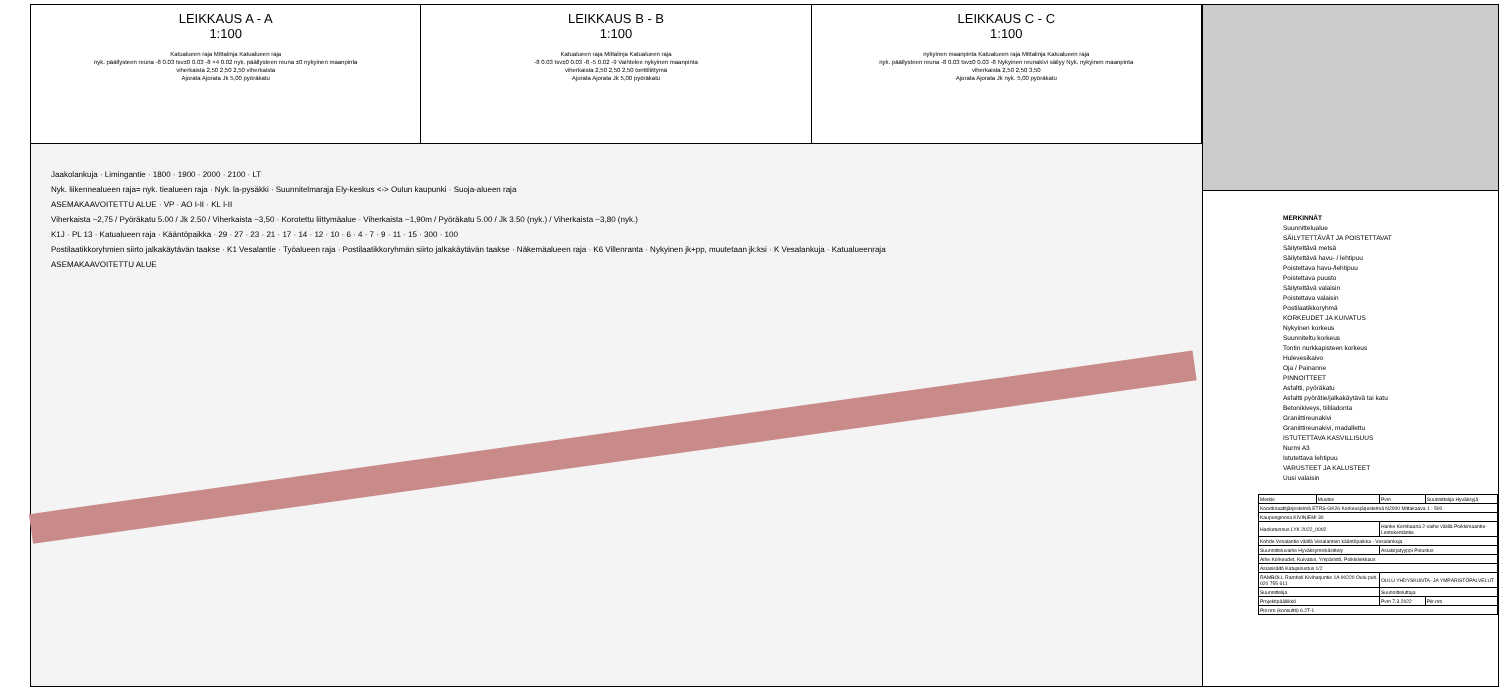LEIKKAUS A - A
1:100
Katualueen raja Mittalinja Katualueen raja
nyk. päällysteen reuna -8 0.03 tsv±0 0.03 -8 +4 0.02 nyk. päällysteen reuna ±0 nykyinen maanpinta
viherkaista 2,50 2,50 2,50 viherkaista
Ajorata Ajorata Jk 5,00 pyöräkatu
LEIKKAUS B - B
1:100
Katualueen raja Mittalinja Katualueen raja
-8 0.03 tsv±0 0.03 -8 -5 0.02 -9 Vaihtelee nykyinen maanpinta
viherkaista 2,50 2,50 2,50 tonttiliittymä
Ajorata Ajorata Jk 5,00 pyöräkatu
LEIKKAUS C - C
1:100
nykyinen maanpinta Katualueen raja Mittalinja Katualueen raja
nyk. päällysteen reuna -8 0.03 tsv±0 0.03 -8 Nykyinen reunakivi säilyy Nyk. nykyinen maanpinta
viherkaista 2,50 2,50 3,50
Ajorata Ajorata Jk nyk. 5,00 pyöräkatu
Jaakolankuja · Limingantie · 1800 · 1900 · 2000 · 2100 · LT
Nyk. liikennealueen raja= nyk. tiealueen raja · Nyk. la-pysäkki · Suunnitelmaraja Ely-keskus <-> Oulun kaupunki · Suoja-alueen raja
ASEMAKAAVOITETTU ALUE · VP · AO I-II · KL I-II
Viherkaista ~2,75 / Pyöräkatu 5.00 / Jk 2.50 / Viherkaista ~3,50 · Korotettu liittymäalue · Viherkaista ~1,90m / Pyöräkatu 5.00 / Jk 3.50 (nyk.) / Viherkaista ~3,80 (nyk.)
K1J · PL 13 · Katualueen raja · Kääntöpaikka · 29 · 27 · 23 · 21 · 17 · 14 · 12 · 10 · 6 · 4 · 7 · 9 · 11 · 15 · 300 · 100
Postilaatikkoryhmien siirto jalkakäytävän taakse · K1 Vesalantie · Työalueen raja · Postilaatikkoryhmän siirto jalkakäytävän taakse · Näkemäalueen raja · K6 Villenranta · Nykyinen jk+pp, muutetaan jk:ksi · K Vesalankuja · Katualueenraja
ASEMAKAAVOITETTU ALUE
MERKINNÄT
Suunnittelualue
SÄILYTETTÄVÄT JA POISTETTAVAT
Säilytettävä metsä
Säilytettävä havu- / lehtipuu
Poistettava havu-/lehtipuu
Poistettava puusto
Säilytettävä valaisin
Poistettava valaisin
Postilaatikkoryhmä
KORKEUDET JA KUIVATUS
Nykyinen korkeus
Suunniteltu korkeus
Tontin nurkkapisteen korkeus
Hulevesikaivo
Oja / Painanne
PINNOITTEET
Asfaltti, pyöräkatu
Asfaltti pyörätie/jalkakäytävä tai katu
Betonikiveys, tiililadonta
Graniittireunakivi
Graniittireunakivi, madallettu
ISTUTETTAVA KASVILLISUUS
Nurmi A3
Istutettava lehtipuu
VARUSTEET JA KALUSTEET
Uusi valaisin
| Merkki | Muutos | Pvm | Suunnittelija Hyväksyjä |
| Koordinaattijärjestelmä ETRS-GK26 Korkeusjärjestelmä N2000 Mittakaava 1 : 500 | | | |
| Kaupunginosa KIVINIEMI 30 | | | |
| Hanketunnus LYK 2022_0002 | | Hanke Kembaana 2-vaihe välillä Poikkimaantie-Lentokentäntie | |
| Kohde Vesalantie välillä Vesalantien kääntöpaikka - Vesalankuja | | | |
| Suunnitteluvaihe Hyväksymiskäsittely | | Asiakirjatyyppi Piirustus | |
| Aihe Korkeudet, Kuivatus, Ympäristö, Poikkileikkaus | | | |
| Asiasisältö Katupiirustus 1/2 | | | |
| RAMBOLL Ramboll Kiviharjuntie 1A 90220 Oulu puh. 020 755 611 | | OULU YHDYSKUNTA- JA YMPÄRISTÖPALVELUT | |
| Suunnittelija | | Suunnitteluttaja | |
| Projektipäällikkö | | Pvm 7.3.2022 | Piir.nro |
| Piir.nro (konsultti) 6.2T-1 | | | |